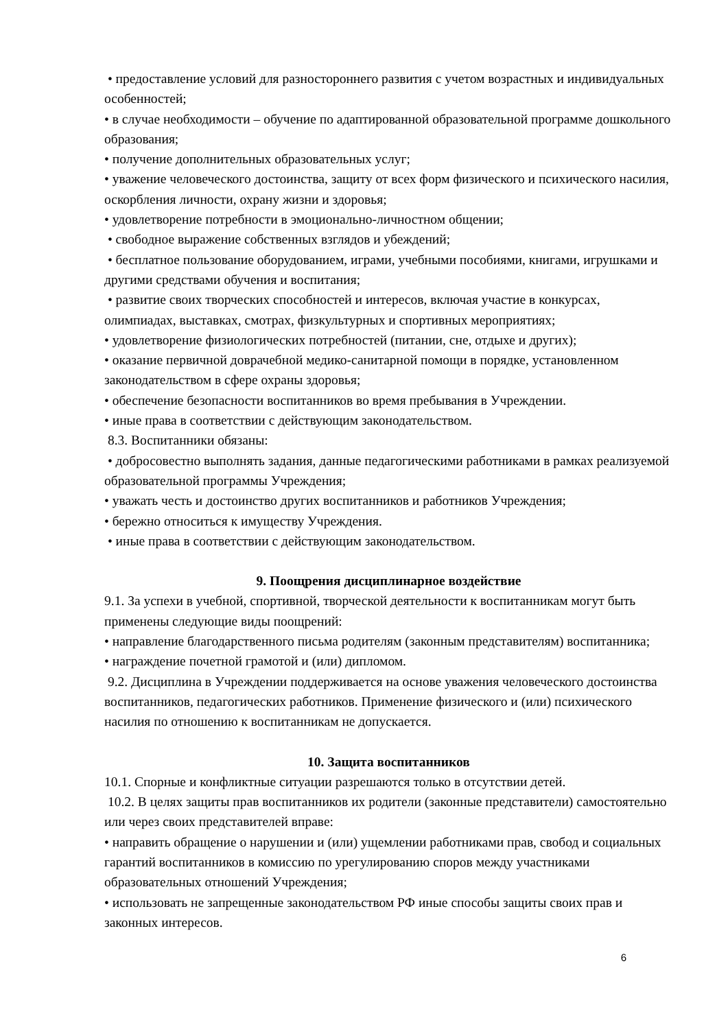• предоставление условий для разностороннего развития с учетом возрастных и индивидуальных особенностей;
• в случае необходимости – обучение по адаптированной образовательной программе дошкольного образования;
• получение дополнительных образовательных услуг;
• уважение человеческого достоинства, защиту от всех форм физического и психического насилия, оскорбления личности, охрану жизни и здоровья;
• удовлетворение потребности в эмоционально-личностном общении;
• свободное выражение собственных взглядов и убеждений;
• бесплатное пользование оборудованием, играми, учебными пособиями, книгами, игрушками и другими средствами обучения и воспитания;
• развитие своих творческих способностей и интересов, включая участие в конкурсах, олимпиадах, выставках, смотрах, физкультурных и спортивных мероприятиях;
• удовлетворение физиологических потребностей (питании, сне, отдыхе и других);
• оказание первичной доврачебной медико-санитарной помощи в порядке, установленном законодательством в сфере охраны здоровья;
• обеспечение безопасности воспитанников во время пребывания в Учреждении.
• иные права в соответствии с действующим законодательством.
8.3. Воспитанники обязаны:
• добросовестно выполнять задания, данные педагогическими работниками в рамках реализуемой образовательной программы Учреждения;
• уважать честь и достоинство других воспитанников и работников Учреждения;
• бережно относиться к имуществу Учреждения.
• иные права в соответствии с действующим законодательством.
9. Поощрения дисциплинарное воздействие
9.1. За успехи в учебной, спортивной, творческой деятельности к воспитанникам могут быть применены следующие виды поощрений:
• направление благодарственного письма родителям (законным представителям) воспитанника;
• награждение почетной грамотой и (или) дипломом.
9.2. Дисциплина в Учреждении поддерживается на основе уважения человеческого достоинства воспитанников, педагогических работников. Применение физического и (или) психического насилия по отношению к воспитанникам не допускается.
10. Защита воспитанников
10.1. Спорные и конфликтные ситуации разрешаются только в отсутствии детей.
10.2. В целях защиты прав воспитанников их родители (законные представители) самостоятельно или через своих представителей вправе:
• направить обращение о нарушении и (или) ущемлении работниками прав, свобод и социальных гарантий воспитанников в комиссию по урегулированию споров между участниками образовательных отношений Учреждения;
• использовать не запрещенные законодательством РФ иные способы защиты своих прав и законных интересов.
6